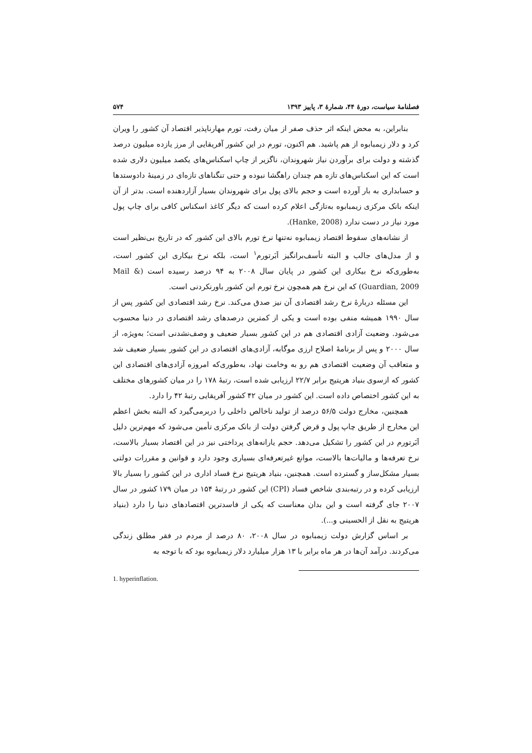فصلنامهٔ سیاست، دورهٔ ۴۴، شمارهٔ ۳، پاییز ۱۳۹۳ ۵۷۴
بنابراین، به محض اینکه اثر حذف صفر از میان رفت، تورم مهارناپذیر اقتصاد آن کشور را ویران کرد و دلار زیمبابوه از هم پاشید. هم اکنون، تورم در این کشور آفریقایی از مرز یازده میلیون درصد گذشته و دولت برای برآوردن نیاز شهروندان، ناگزیر از چاپ اسکناس‌های یکصد میلیون دلاری شده است که این اسکناس‌های تازه هم چندان راهگشا نبوده و حتی تنگناهای تازه‌ای در زمینهٔ دادوستدها و حسابداری به بار آورده است و حجم بالای پول برای شهروندان بسیار آزاردهنده است. بدتر از آن اینکه بانک مرکزی زیمبابوه به‌تازگی اعلام کرده است که دیگر کاغذ اسکناس کافی برای چاپ پول مورد نیاز در دست ندارد (Hanke, 2008).
از نشانه‌های سقوط اقتصاد زیمبابوه نه‌تنها نرخ تورم بالای این کشور که در تاریخ بی‌نظیر است و از مدل‌های جالب و البته تأسف‌برانگیز اَبَرتورم<sup>۱</sup> است، بلکه نرخ بیکاری این کشور است، به‌طوری‌که نرخ بیکاری این کشور در پایان سال ۲۰۰۸ به ۹۴ درصد رسیده است (Mail & Guardian, 2009) که این نرخ هم همچون نرخ تورم این کشور باورنکردنی است.
این مسئله دربارهٔ نرخ رشد اقتصادی آن نیز صدق می‌کند. نرخ رشد اقتصادی این کشور پس از سال ۱۹۹۰ همیشه منفی بوده است و یکی از کمترین درصدهای رشد اقتصادی در دنیا محسوب می‌شود. وضعیت آزادی اقتصادی هم در این کشور بسیار ضعیف و وصف‌نشدنی است؛ به‌ویژه، از سال ۲۰۰۰ و پس از برنامهٔ اصلاح ارزی موگابه، آزادی‌های اقتصادی در این کشور بسیار ضعیف شد و متعاقب آن وضعیت اقتصادی هم رو به وخامت نهاد، به‌طوری‌که امروزه آزادی‌های اقتصادی این کشور که ازسوی بنیاد هریتیج برابر ۲۲/۷ ارزیابی شده است، رتبهٔ ۱۷۸ را در میان کشورهای مختلف به این کشور اختصاص داده است. این کشور در میان ۴۲ کشور آفریقایی رتبهٔ ۴۲ را دارد.
همچنین، مخارج دولت ۵۶/۵ درصد از تولید ناخالص داخلی را دربرمی‌گیرد که البته بخش اعظم این مخارج از طریق چاپ پول و قرض گرفتن دولت از بانک مرکزی تأمین می‌شود که مهم‌ترین دلیل اَبَرتورم در این کشور را تشکیل می‌دهد. حجم یارانه‌های پرداختی نیز در این اقتصاد بسیار بالاست، نرخ تعرفه‌ها و مالیات‌ها بالاست، موانع غیرتعرفه‌ای بسیاری وجود دارد و قوانین و مقررات دولتی بسیار مشکل‌ساز و گسترده است. همچنین، بنیاد هریتیج نرخ فساد اداری در این کشور را بسیار بالا ارزیابی کرده و در رتبه‌بندی شاخص فساد (CPI) این کشور در رتبهٔ ۱۵۴ در میان ۱۷۹ کشور در سال ۲۰۰۷ جای گرفته است و این بدان معناست که یکی از فاسدترین اقتصادهای دنیا را دارد (بنیاد هریتیج به نقل از الحسینی و...).
بر اساس گزارش دولت زیمبابوه در سال ۲۰۰۸، ۸۰ درصد از مردم در فقر مطلق زندگی می‌کردند. درآمد آن‌ها در هر ماه برابر با ۱۳ هزار میلیارد دلار زیمبابوه بود که با توجه به
1. hyperinflation.